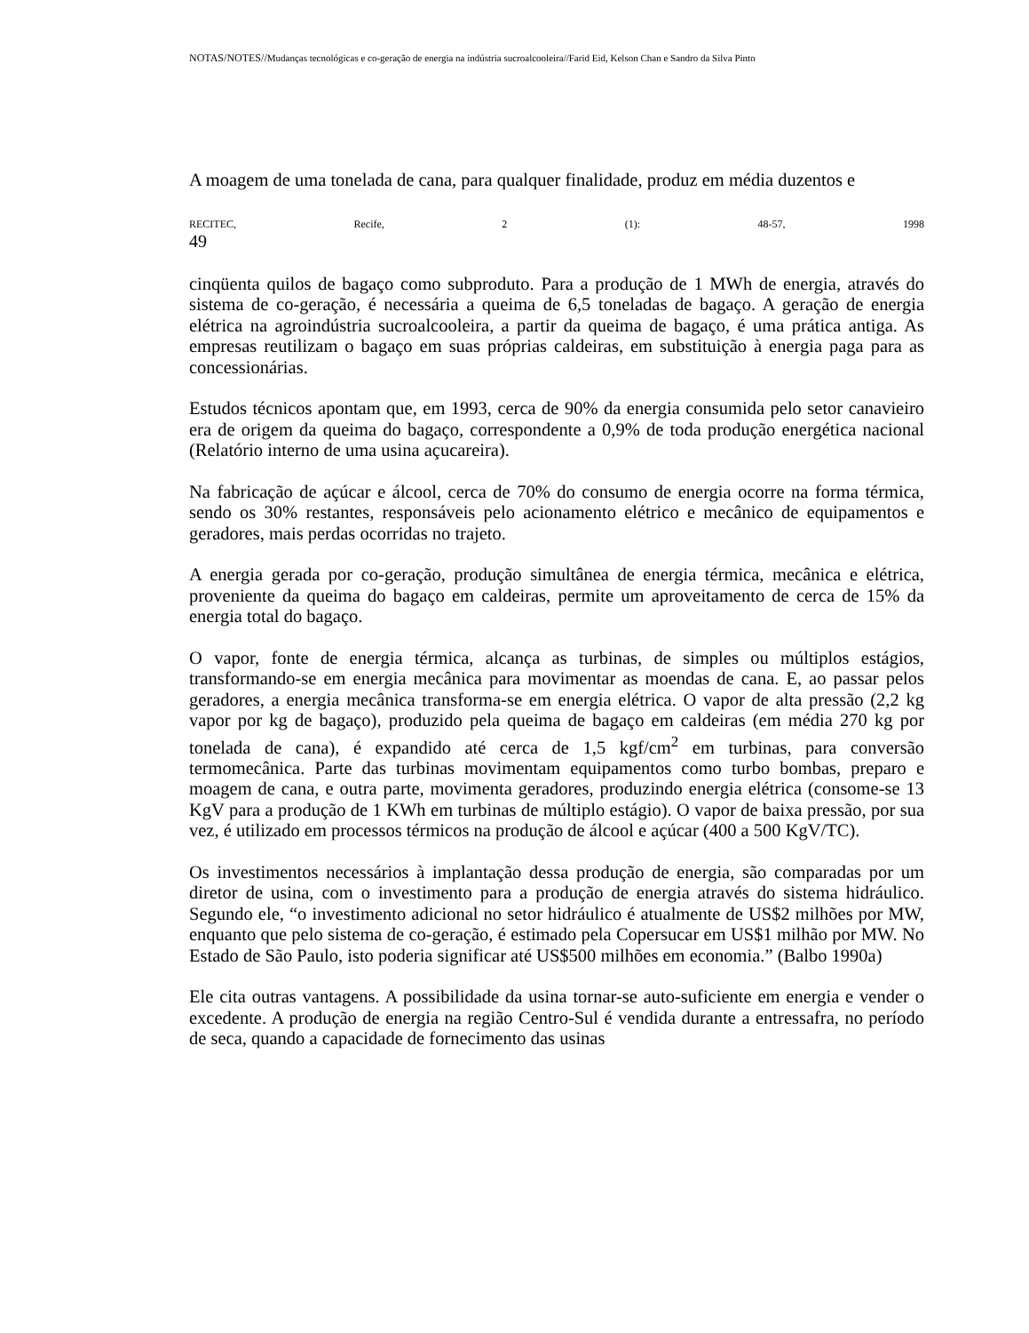NOTAS/NOTES//Mudanças tecnológicas e co-geração de energia na indústria sucroalcooleira//Farid Eid, Kelson Chan e Sandro da Silva Pinto
A moagem de uma tonelada de cana, para qualquer finalidade, produz em média duzentos e
RECITEC, Recife, 2 (1): 48-57, 1998
49
cinqüenta quilos de bagaço como subproduto. Para a produção de 1 MWh de energia, através do sistema de co-geração, é necessária a queima de 6,5 toneladas de bagaço. A geração de energia elétrica na agroindústria sucroalcooleira, a partir da queima de bagaço, é uma prática antiga. As empresas reutilizam o bagaço em suas próprias caldeiras, em substituição à energia paga para as concessionárias.
Estudos técnicos apontam que, em 1993, cerca de 90% da energia consumida pelo setor canavieiro era de origem da queima do bagaço, correspondente a 0,9% de toda produção energética nacional (Relatório interno de uma usina açucareira).
Na fabricação de açúcar e álcool, cerca de 70% do consumo de energia ocorre na forma térmica, sendo os 30% restantes, responsáveis pelo acionamento elétrico e mecânico de equipamentos e geradores, mais perdas ocorridas no trajeto.
A energia gerada por co-geração, produção simultânea de energia térmica, mecânica e elétrica, proveniente da queima do bagaço em caldeiras, permite um aproveitamento de cerca de 15% da energia total do bagaço.
O vapor, fonte de energia térmica, alcança as turbinas, de simples ou múltiplos estágios, transformando-se em energia mecânica para movimentar as moendas de cana. E, ao passar pelos geradores, a energia mecânica transforma-se em energia elétrica. O vapor de alta pressão (2,2 kg vapor por kg de bagaço), produzido pela queima de bagaço em caldeiras (em média 270 kg por tonelada de cana), é expandido até cerca de 1,5 kgf/cm<sup>2</sup> em turbinas, para conversão termomecânica. Parte das turbinas movimentam equipamentos como turbo bombas, preparo e moagem de cana, e outra parte, movimenta geradores, produzindo energia elétrica (consome-se 13 KgV para a produção de 1 KWh em turbinas de múltiplo estágio). O vapor de baixa pressão, por sua vez, é utilizado em processos térmicos na produção de álcool e açúcar (400 a 500 KgV/TC).
Os investimentos necessários à implantação dessa produção de energia, são comparadas por um diretor de usina, com o investimento para a produção de energia através do sistema hidráulico. Segundo ele, “o investimento adicional no setor hidráulico é atualmente de US$2 milhões por MW, enquanto que pelo sistema de co-geração, é estimado pela Copersucar em US$1 milhão por MW. No Estado de São Paulo, isto poderia significar até US$500 milhões em economia.” (Balbo 1990a)
Ele cita outras vantagens. A possibilidade da usina tornar-se auto-suficiente em energia e vender o excedente. A produção de energia na região Centro-Sul é vendida durante a entressafra, no período de seca, quando a capacidade de fornecimento das usinas